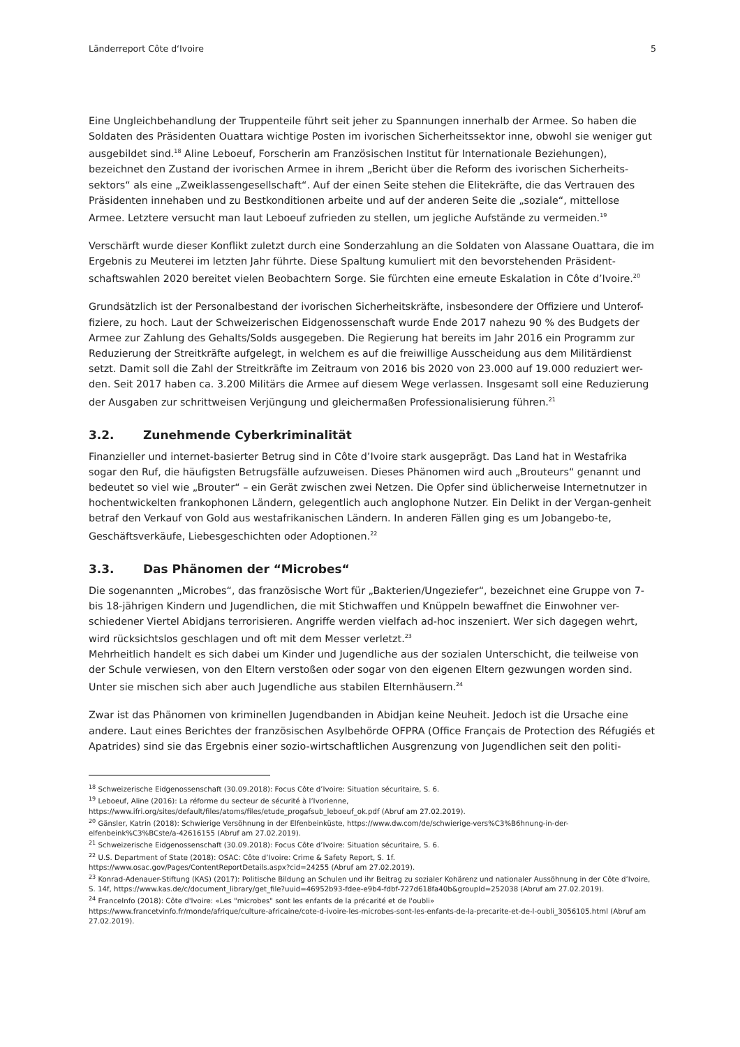Länderreport Côte d‘Ivoire 5
Eine Ungleichbehandlung der Truppenteile führt seit jeher zu Spannungen innerhalb der Armee. So haben die Soldaten des Präsidenten Ouattara wichtige Posten im ivorischen Sicherheitssektor inne, obwohl sie weniger gut ausgebildet sind.<sup>18</sup> Aline Leboeuf, Forscherin am Französischen Institut für Internationale Beziehungen), bezeichnet den Zustand der ivorischen Armee in ihrem „Bericht über die Reform des ivorischen Sicherheits-sektors“ als eine „Zweiklassengesellschaft“. Auf der einen Seite stehen die Elitekräfte, die das Vertrauen des Präsidenten innehaben und zu Bestkonditionen arbeite und auf der anderen Seite die „soziale“, mittellose Armee. Letztere versucht man laut Leboeuf zufrieden zu stellen, um jegliche Aufstände zu vermeiden.<sup>19</sup>
Verschärft wurde dieser Konflikt zuletzt durch eine Sonderzahlung an die Soldaten von Alassane Ouattara, die im Ergebnis zu Meuterei im letzten Jahr führte. Diese Spaltung kumuliert mit den bevorstehenden Präsident-schaftswahlen 2020 bereitet vielen Beobachtern Sorge. Sie fürchten eine erneute Eskalation in Côte d’Ivoire.<sup>20</sup>
Grundsätzlich ist der Personalbestand der ivorischen Sicherheitskräfte, insbesondere der Offiziere und Unterof-fiziere, zu hoch. Laut der Schweizerischen Eidgenossenschaft wurde Ende 2017 nahezu 90 % des Budgets der Armee zur Zahlung des Gehalts/Solds ausgegeben. Die Regierung hat bereits im Jahr 2016 ein Programm zur Reduzierung der Streitkräfte aufgelegt, in welchem es auf die freiwillige Ausscheidung aus dem Militärdienst setzt. Damit soll die Zahl der Streitkräfte im Zeitraum von 2016 bis 2020 von 23.000 auf 19.000 reduziert wer-den. Seit 2017 haben ca. 3.200 Militärs die Armee auf diesem Wege verlassen. Insgesamt soll eine Reduzierung der Ausgaben zur schrittweisen Verjüngung und gleichermaßen Professionalisierung führen.<sup>21</sup>
3.2. Zunehmende Cyberkriminalität
Finanzieller und internet-basierter Betrug sind in Côte d’Ivoire stark ausgeprägt. Das Land hat in Westafrika sogar den Ruf, die häufigsten Betrugsfälle aufzuweisen. Dieses Phänomen wird auch „Brouteurs“ genannt und bedeutet so viel wie „Brouter“ – ein Gerät zwischen zwei Netzen. Die Opfer sind üblicherweise Internetnutzer in hochentwickelten frankophonen Ländern, gelegentlich auch anglophone Nutzer. Ein Delikt in der Vergan-genheit betraf den Verkauf von Gold aus westafrikanischen Ländern. In anderen Fällen ging es um Jobangebo-te, Geschäftsverkäufe, Liebesgeschichten oder Adoptionen.<sup>22</sup>
3.3. Das Phänomen der “Microbes“
Die sogenannten „Microbes“, das französische Wort für „Bakterien/Ungeziefer“, bezeichnet eine Gruppe von 7- bis 18-jährigen Kindern und Jugendlichen, die mit Stichwaffen und Knüppeln bewaffnet die Einwohner ver-schiedener Viertel Abidjans terrorisieren. Angriffe werden vielfach ad-hoc inszeniert. Wer sich dagegen wehrt, wird rücksichtslos geschlagen und oft mit dem Messer verletzt.<sup>23</sup>
Mehrheitlich handelt es sich dabei um Kinder und Jugendliche aus der sozialen Unterschicht, die teilweise von der Schule verwiesen, von den Eltern verstoßen oder sogar von den eigenen Eltern gezwungen worden sind. Unter sie mischen sich aber auch Jugendliche aus stabilen Elternhäusern.<sup>24</sup>
Zwar ist das Phänomen von kriminellen Jugendbanden in Abidjan keine Neuheit. Jedoch ist die Ursache eine andere. Laut eines Berichtes der französischen Asylbehörde OFPRA (Office Français de Protection des Réfugiés et Apatrides) sind sie das Ergebnis einer sozio-wirtschaftlichen Ausgrenzung von Jugendlichen seit den politi-
<sup>18</sup> Schweizerische Eidgenossenschaft (30.09.2018): Focus Côte d’Ivoire: Situation sécuritaire, S. 6.
<sup>19</sup> Leboeuf, Aline (2016): La réforme du secteur de sécurité à l’Ivorienne,
https://www.ifri.org/sites/default/files/atoms/files/etude_progafsub_leboeuf_ok.pdf (Abruf am 27.02.2019).
<sup>20</sup> Gänsler, Katrin (2018): Schwierige Versöhnung in der Elfenbeinküste, https://www.dw.com/de/schwierige-vers%C3%B6hnung-in-der-elfenbeink%C3%BCste/a-42616155 (Abruf am 27.02.2019).
<sup>21</sup> Schweizerische Eidgenossenschaft (30.09.2018): Focus Côte d’Ivoire: Situation sécuritaire, S. 6.
<sup>22</sup> U.S. Department of State (2018): OSAC: Côte d’Ivoire: Crime & Safety Report, S. 1f.
https://www.osac.gov/Pages/ContentReportDetails.aspx?cid=24255 (Abruf am 27.02.2019).
<sup>23</sup> Konrad-Adenauer-Stiftung (KAS) (2017): Politische Bildung an Schulen und ihr Beitrag zu sozialer Kohärenz und nationaler Aussöhnung in der Côte d’Ivoire, S. 14f, https://www.kas.de/c/document_library/get_file?uuid=46952b93-fdee-e9b4-fdbf-727d618fa40b&groupId=252038 (Abruf am 27.02.2019).
<sup>24</sup> FranceInfo (2018): Côte d'Ivoire: «Les "microbes" sont les enfants de la précarité et de l'oubli»
https://www.francetvinfo.fr/monde/afrique/culture-africaine/cote-d-ivoire-les-microbes-sont-les-enfants-de-la-precarite-et-de-l-oubli_3056105.html (Abruf am 27.02.2019).